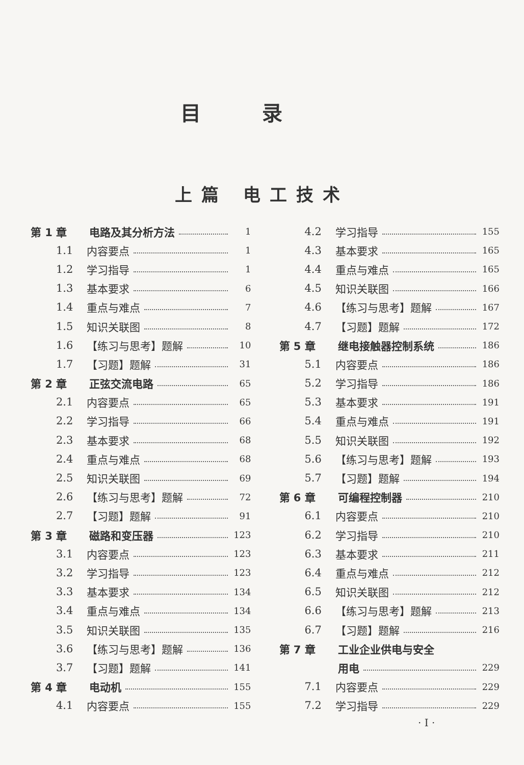目录
上篇 电工技术
第 1 章 电路及其分析方法 1
1.1 内容要点 1
1.2 学习指导 1
1.3 基本要求 6
1.4 重点与难点 7
1.5 知识关联图 8
1.6 【练习与思考】题解 10
1.7 【习题】题解 31
第 2 章 正弦交流电路 65
2.1 内容要点 65
2.2 学习指导 66
2.3 基本要求 68
2.4 重点与难点 68
2.5 知识关联图 69
2.6 【练习与思考】题解 72
2.7 【习题】题解 91
第 3 章 磁路和变压器 123
3.1 内容要点 123
3.2 学习指导 123
3.3 基本要求 134
3.4 重点与难点 134
3.5 知识关联图 135
3.6 【练习与思考】题解 136
3.7 【习题】题解 141
第 4 章 电动机 155
4.1 内容要点 155
4.2 学习指导 155
4.3 基本要求 165
4.4 重点与难点 165
4.5 知识关联图 166
4.6 【练习与思考】题解 167
4.7 【习题】题解 172
第 5 章 继电接触器控制系统 186
5.1 内容要点 186
5.2 学习指导 186
5.3 基本要求 191
5.4 重点与难点 191
5.5 知识关联图 192
5.6 【练习与思考】题解 193
5.7 【习题】题解 194
第 6 章 可编程控制器 210
6.1 内容要点 210
6.2 学习指导 210
6.3 基本要求 211
6.4 重点与难点 212
6.5 知识关联图 212
6.6 【练习与思考】题解 213
6.7 【习题】题解 216
第 7 章 工业企业供电与安全
用电 229
7.1 内容要点 229
7.2 学习指导 229
· I ·